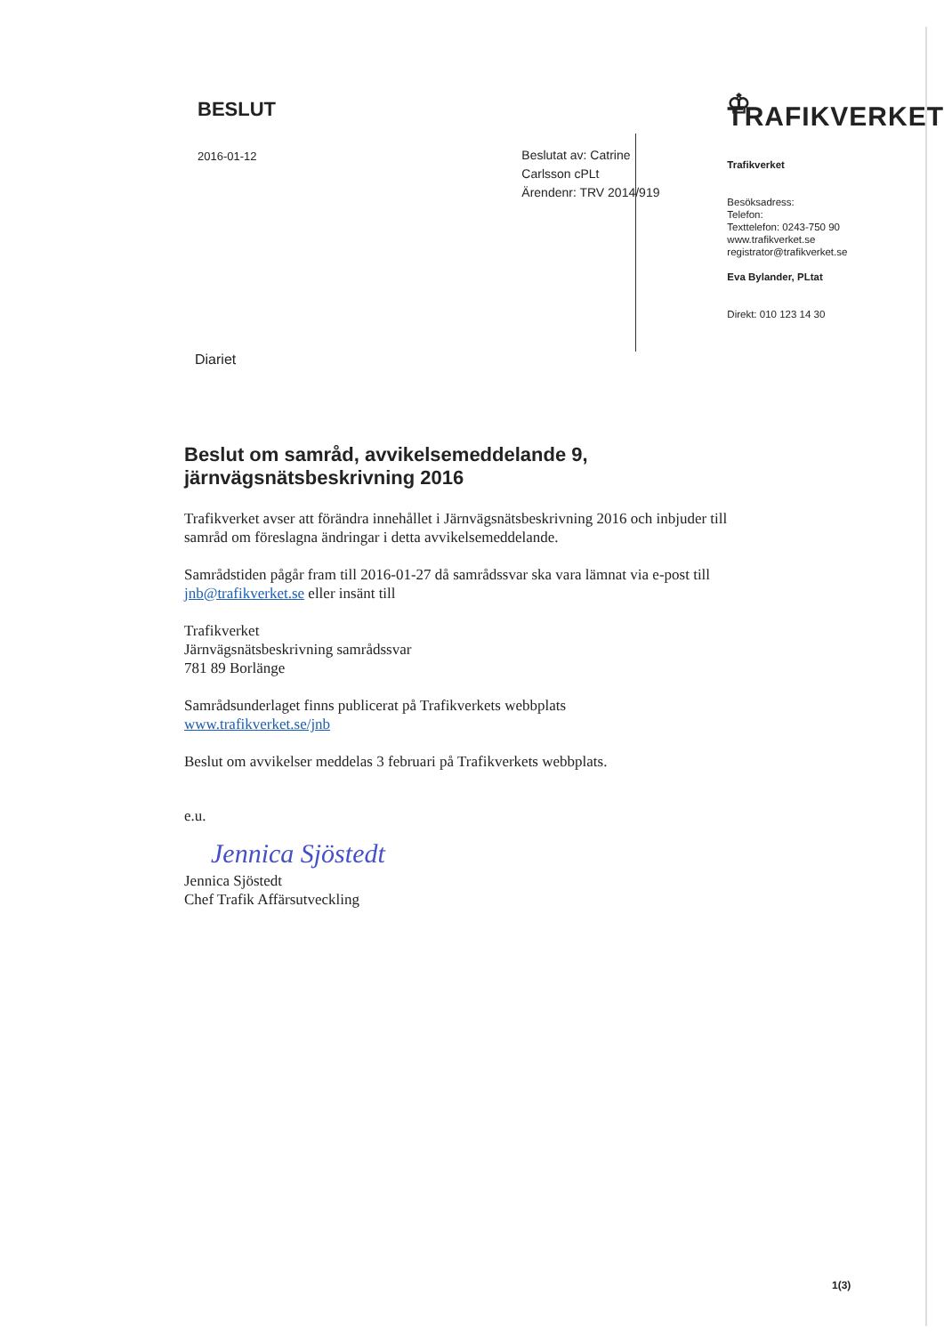BESLUT
2016-01-12
Beslutat av: Catrine Carlsson cPLt
Ärendenr: TRV 2014/919
♔ TRAFIKVERKET
Trafikverket
Besöksadress:
Telefon:
Texttelefon: 0243-750 90
www.trafikverket.se
registrator@trafikverket.se
Eva Bylander, PLtat
Direkt: 010 123 14 30
Diariet
Beslut om samråd, avvikelsemeddelande 9, järnvägsnätsbeskrivning 2016
Trafikverket avser att förändra innehållet i Järnvägsnätsbeskrivning 2016 och inbjuder till samråd om föreslagna ändringar i detta avvikelsemeddelande.
Samrådstiden pågår fram till 2016-01-27 då samrådssvar ska vara lämnat via e-post till jnb@trafikverket.se eller insänt till
Trafikverket
Järnvägsnätsbeskrivning samrådssvar
781 89 Borlänge
Samrådsunderlaget finns publicerat på Trafikverkets webbplats
www.trafikverket.se/jnb
Beslut om avvikelser meddelas 3 februari på Trafikverkets webbplats.
e.u.
Jennica Sjöstedt
Jennica Sjöstedt
Chef Trafik Affärsutveckling
1(3)